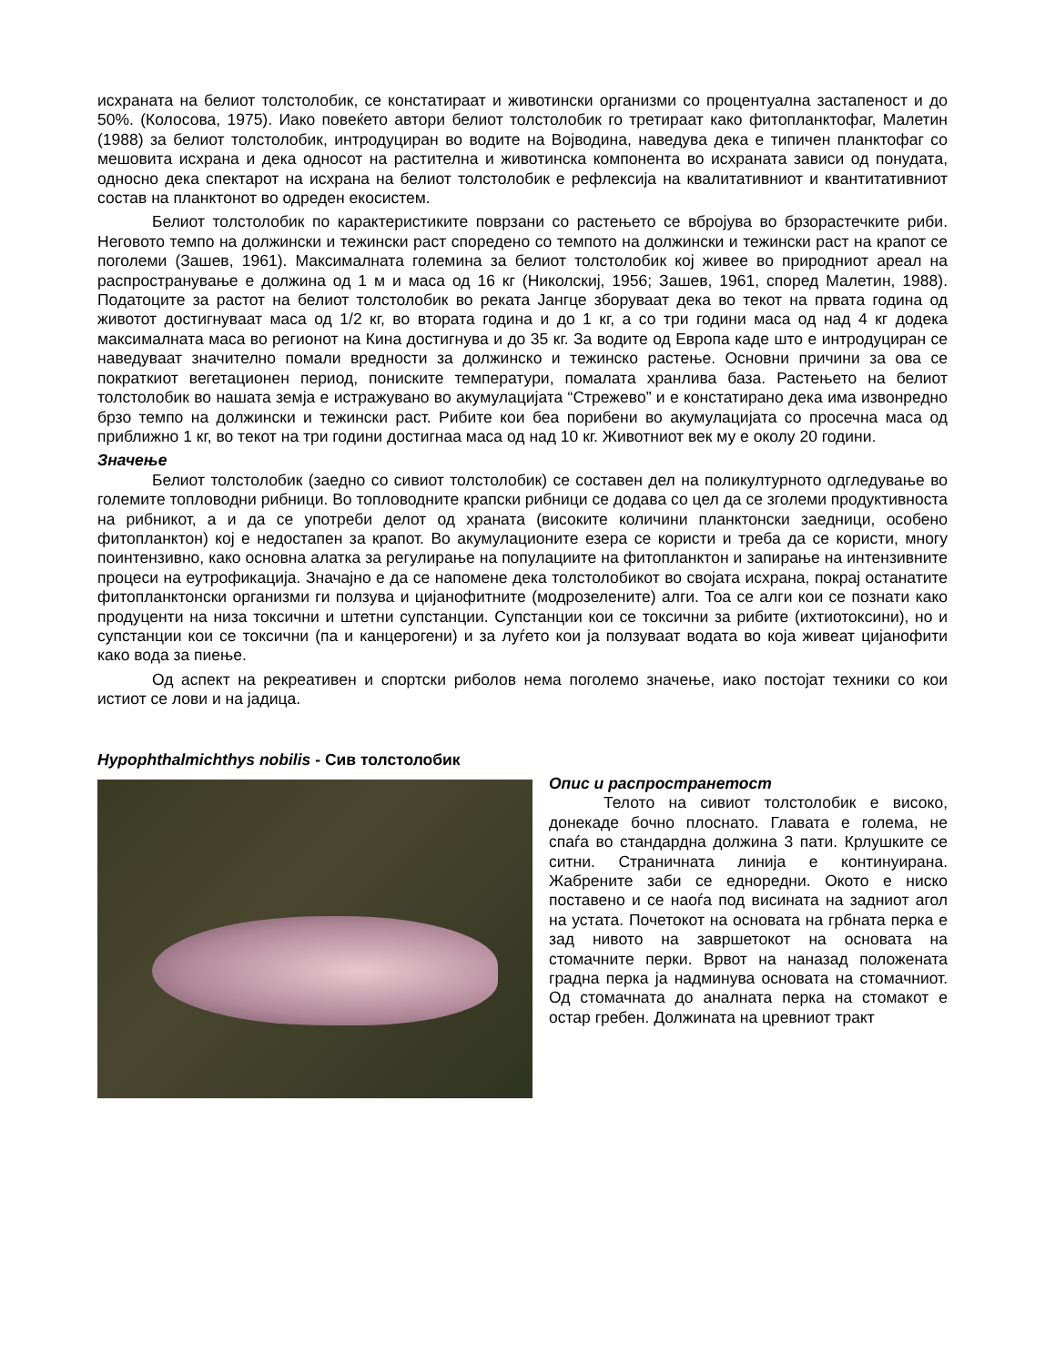исхраната на белиот толстолобик, се констатираат и животински организми со процентуална застапеност и до 50%. (Колосова, 1975). Иако повеќето автори белиот толстолобик го третираат како фитопланктофаг, Малетин (1988) за белиот толстолобик, интродуциран во водите на Војводина, наведува дека е типичен планктофаг со мешовита исхрана и дека односот на растителна и животинска компонента во исхраната зависи од понудата, односно дека спектарот на исхрана на белиот толстолобик е рефлексија на квалитативниот и квантитативниот состав на планктонот во одреден екосистем.
Белиот толстолобик по карактеристиките поврзани со растењето се вбројува во брзорастечките риби. Неговото темпо на должински и тежински раст споредено со темпото на должински и тежински раст на крапот се поголеми (Зашев, 1961). Максималната големина за белиот толстолобик кој живее во природниот ареал на распространување е должина од 1 м и маса од 16 кг (Николскиј, 1956; Зашев, 1961, според Малетин, 1988). Податоците за растот на белиот толстолобик во реката Јангце зборуваат дека во текот на првата година од животот достигнуваат маса од 1/2 кг, во втората година и до 1 кг, а со три години маса од над 4 кг додека максималната маса во регионот на Кина достигнува и до 35 кг. За водите од Европа каде што е интродуциран се наведуваат значително помали вредности за должинско и тежинско растење. Основни причини за ова се пократкиот вегетационен период, пониските температури, помалата хранлива база. Растењето на белиот толстолобик во нашата земја е истражувано во акумулацијата “Стрежево” и е констатирано дека има извонредно брзо темпо на должински и тежински раст. Рибите кои беа порибени во акумулацијата со просечна маса од приближно 1 кг, во текот на три години достигнаа маса од над 10 кг. Животниот век му е околу 20 години.
Значење
Белиот толстолобик (заедно со сивиот толстолобик) се составен дел на поликултурното одгледување во големите топловодни рибници. Во топловодните крапски рибници се додава со цел да се зголеми продуктивноста на рибникот, а и да се употреби делот од храната (високите количини планктонски заедници, особено фитопланктон) кој е недостапен за крапот. Во акумулационите езера се користи и треба да се користи, многу поинтензивно, како основна алатка за регулирање на популациите на фитопланктон и запирање на интензивните процеси на еутрофикација. Значајно е да се напомене дека толстолобикот во својата исхрана, покрај останатите фитопланктонски организми ги ползува и цијанофитните (модрозелените) алги. Тоа се алги кои се познати како продуценти на низа токсични и штетни супстанции. Супстанции кои се токсични за рибите (ихтиотоксини), но и супстанции кои се токсични (па и канцерогени) и за луѓето кои ја ползуваат водата во која живеат цијанофити како вода за пиење.
Од аспект на рекреативен и спортски риболов нема поголемо значење, иако постојат техники со кои истиот се лови и на јадица.
Hypophthalmichthys nobilis - Сив толстолобик
Опис и распространетост
Телото на сивиот толстолобик е високо, донекаде бочно плоснато. Главата е голема, не спаѓа во стандардна должина 3 пати. Крлушките се ситни. Страничната линија е континуирана. Жабрените заби се едноредни. Окото е ниско поставено и се наоѓа под висината на задниот агол на устата. Почетокот на основата на грбната перка е зад нивото на завршетокот на основата на стомачните перки. Врвот на наназад положената градна перка ја надминува основата на стомачниот. Од стомачната до аналната перка на стомакот е остар гребен. Должината на цревниот тракт